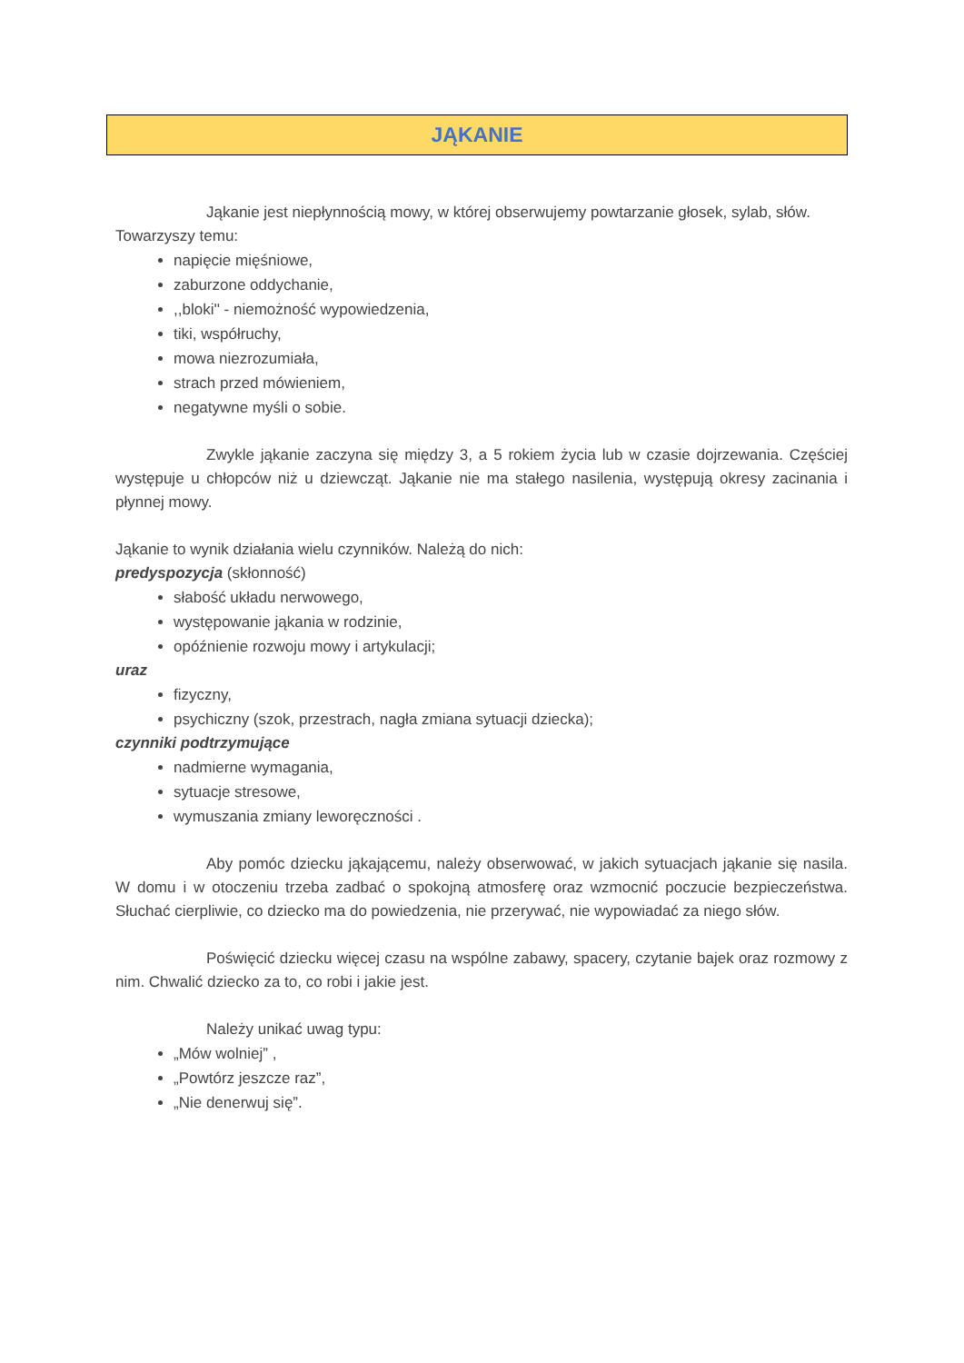JĄKANIE
Jąkanie jest niepłynnością mowy, w której obserwujemy powtarzanie głosek, sylab, słów.
Towarzyszy temu:
napięcie mięśniowe,
zaburzone oddychanie,
,,bloki'' - niemożność wypowiedzenia,
tiki, współruchy,
mowa niezrozumiała,
strach przed mówieniem,
negatywne myśli o sobie.
Zwykle jąkanie zaczyna się między 3, a 5 rokiem życia lub w czasie dojrzewania. Częściej występuje u chłopców niż u dziewcząt. Jąkanie nie ma stałego nasilenia, występują okresy zacinania i płynnej mowy.
Jąkanie to wynik działania wielu czynników. Należą do nich:
predyspozycja (skłonność)
słabość układu nerwowego,
występowanie jąkania w rodzinie,
opóźnienie rozwoju mowy i artykulacji;
uraz
fizyczny,
psychiczny (szok, przestrach, nagła zmiana sytuacji dziecka);
czynniki podtrzymujące
nadmierne wymagania,
sytuacje stresowe,
wymuszania zmiany leworęczności .
Aby pomóc dziecku jąkającemu, należy obserwować, w jakich sytuacjach jąkanie się nasila. W domu i w otoczeniu trzeba zadbać o spokojną atmosferę oraz wzmocnić poczucie bezpieczeństwa. Słuchać cierpliwie, co dziecko ma do powiedzenia, nie przerywać, nie wypowiadać za niego słów.
Poświęcić dziecku więcej czasu na wspólne zabawy, spacery, czytanie bajek oraz rozmowy z nim. Chwalić dziecko za to, co robi i jakie jest.
Należy unikać uwag typu:
„Mów wolniej” ,
„Powtórz jeszcze raz”,
„Nie denerwuj się”.